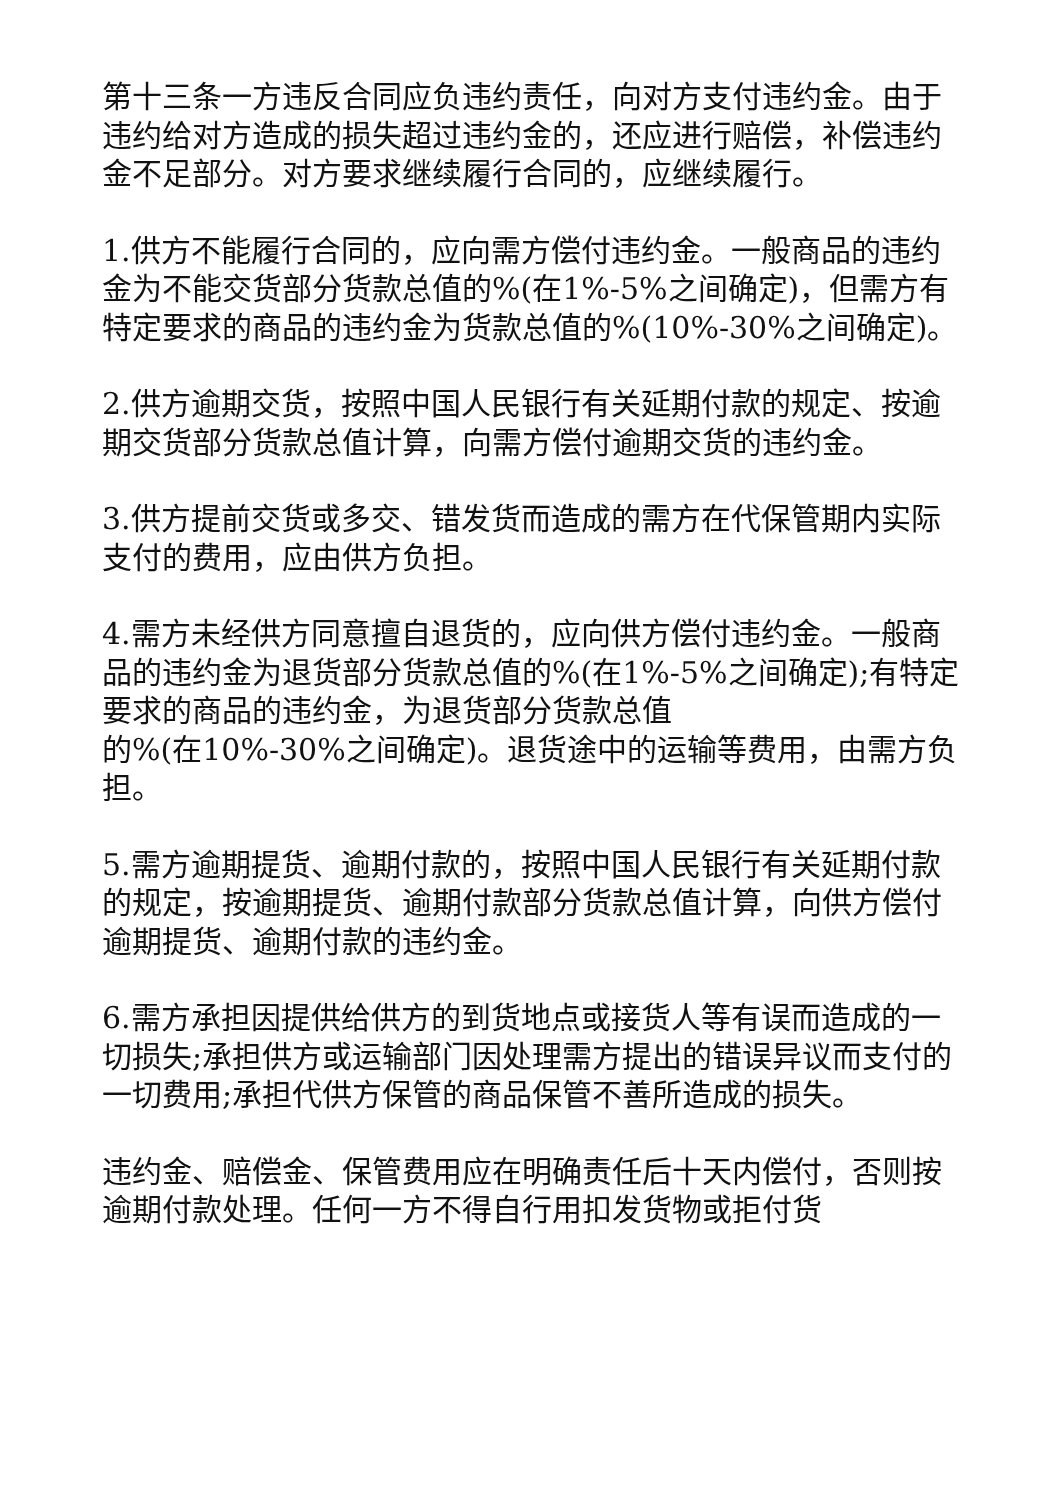第十三条一方违反合同应负违约责任，向对方支付违约金。由于违约给对方造成的损失超过违约金的，还应进行赔偿，补偿违约金不足部分。对方要求继续履行合同的，应继续履行。
1.供方不能履行合同的，应向需方偿付违约金。一般商品的违约金为不能交货部分货款总值的%(在1%-5%之间确定)，但需方有特定要求的商品的违约金为货款总值的%(10%-30%之间确定)。
2.供方逾期交货，按照中国人民银行有关延期付款的规定、按逾期交货部分货款总值计算，向需方偿付逾期交货的违约金。
3.供方提前交货或多交、错发货而造成的需方在代保管期内实际支付的费用，应由供方负担。
4.需方未经供方同意擅自退货的，应向供方偿付违约金。一般商品的违约金为退货部分货款总值的%(在1%-5%之间确定);有特定要求的商品的违约金，为退货部分货款总值
的%(在10%-30%之间确定)。退货途中的运输等费用，由需方负担。
5.需方逾期提货、逾期付款的，按照中国人民银行有关延期付款的规定，按逾期提货、逾期付款部分货款总值计算，向供方偿付逾期提货、逾期付款的违约金。
6.需方承担因提供给供方的到货地点或接货人等有误而造成的一切损失;承担供方或运输部门因处理需方提出的错误异议而支付的一切费用;承担代供方保管的商品保管不善所造成的损失。
违约金、赔偿金、保管费用应在明确责任后十天内偿付，否则按逾期付款处理。任何一方不得自行用扣发货物或拒付货